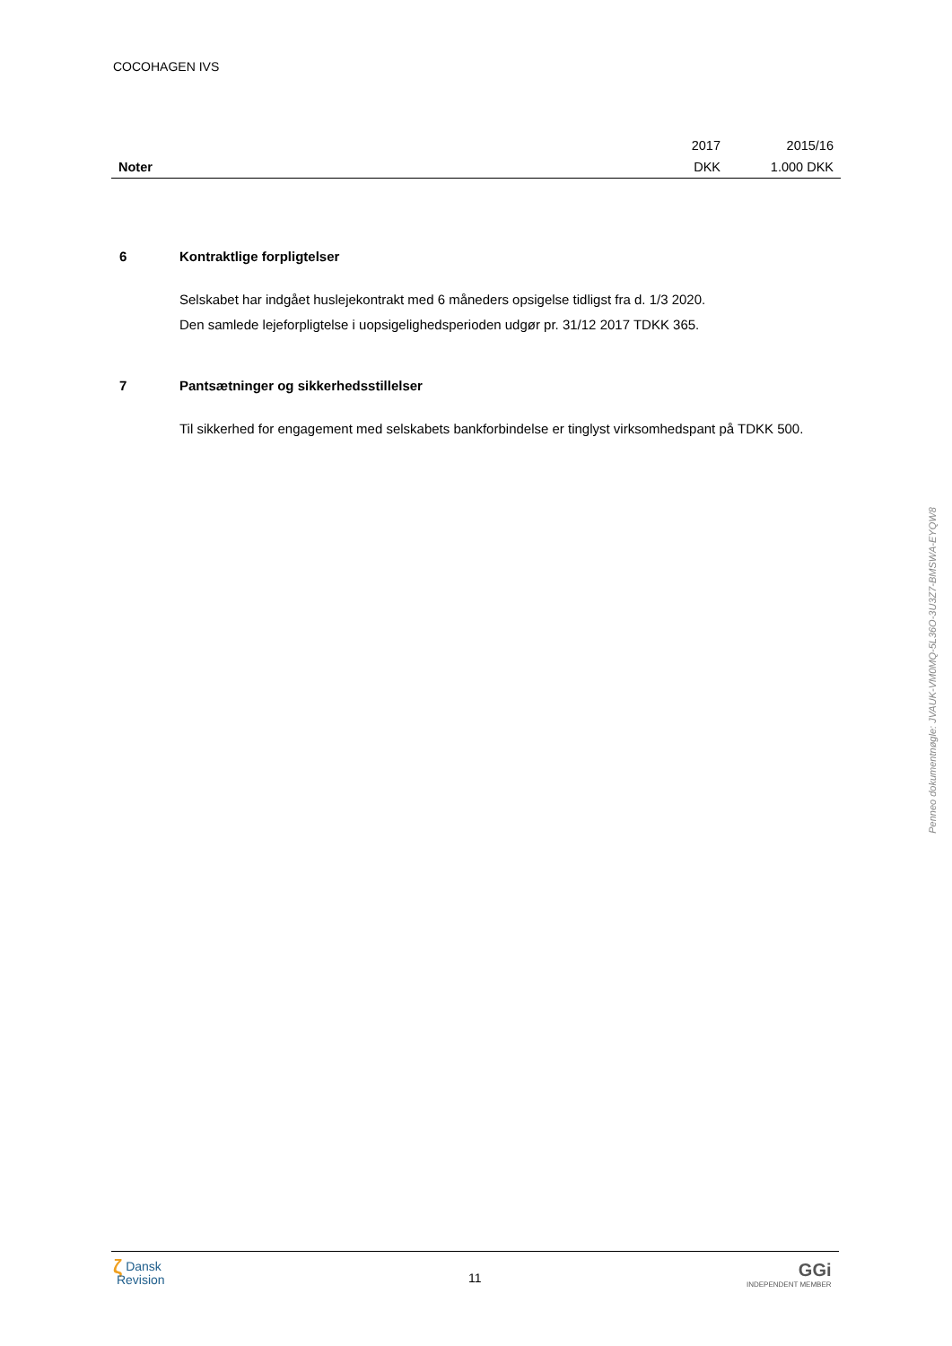COCOHAGEN IVS
| | 2017 | 2015/16 |
| Noter | DKK | 1.000 DKK |
6 Kontraktlige forpligtelser
Selskabet har indgået huslejekontrakt med 6 måneders opsigelse tidligst fra d. 1/3 2020.
Den samlede lejeforpligtelse i uopsigelighedsperioden udgør pr. 31/12 2017 TDKK 365.
7 Pantsætninger og sikkerhedsstillelser
Til sikkerhed for engagement med selskabets bankforbindelse er tinglyst virksomhedspant på TDKK 500.
Penneo dokumentnøgle: JVAUK-VM0MQ-5L36O-3U3Z7-BMSWA-EYQW8
ζ Dansk
Revision
11
GGi
INDEPENDENT MEMBER